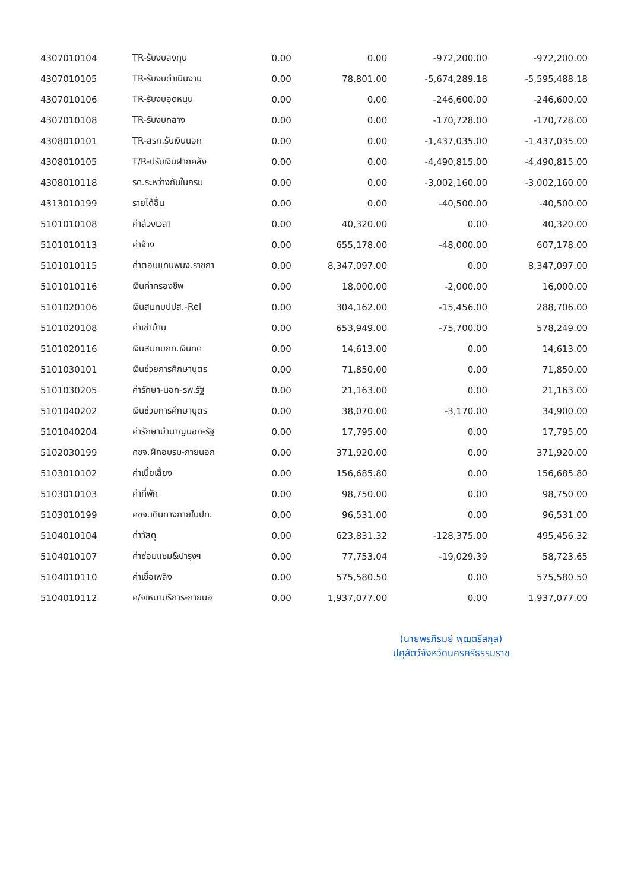| 4307010104 | TR-รับงบลงทุน | 0.00 | 0.00 | -972,200.00 | -972,200.00 |
| 4307010105 | TR-รับงบดำเนินงาน | 0.00 | 78,801.00 | -5,674,289.18 | -5,595,488.18 |
| 4307010106 | TR-รับงบอุดหนุน | 0.00 | 0.00 | -246,600.00 | -246,600.00 |
| 4307010108 | TR-รับงบกลาง | 0.00 | 0.00 | -170,728.00 | -170,728.00 |
| 4308010101 | TR-สรก.รับเงินนอก | 0.00 | 0.00 | -1,437,035.00 | -1,437,035.00 |
| 4308010105 | T/R-ปรับเงินฝากคลัง | 0.00 | 0.00 | -4,490,815.00 | -4,490,815.00 |
| 4308010118 | รด.ระหว่างกันในกรม | 0.00 | 0.00 | -3,002,160.00 | -3,002,160.00 |
| 4313010199 | รายได้อื่น | 0.00 | 0.00 | -40,500.00 | -40,500.00 |
| 5101010108 | ค่าล่วงเวลา | 0.00 | 40,320.00 | 0.00 | 40,320.00 |
| 5101010113 | ค่าจ้าง | 0.00 | 655,178.00 | -48,000.00 | 607,178.00 |
| 5101010115 | ค่าตอบแทนพนง.ราชกา | 0.00 | 8,347,097.00 | 0.00 | 8,347,097.00 |
| 5101010116 | เงินค่าครองชีพ | 0.00 | 18,000.00 | -2,000.00 | 16,000.00 |
| 5101020106 | เงินสมทบปปส.-Rel | 0.00 | 304,162.00 | -15,456.00 | 288,706.00 |
| 5101020108 | ค่าเช่าบ้าน | 0.00 | 653,949.00 | -75,700.00 | 578,249.00 |
| 5101020116 | เงินสมทบกท.เงินทด | 0.00 | 14,613.00 | 0.00 | 14,613.00 |
| 5101030101 | เงินช่วยการศึกษาบุตร | 0.00 | 71,850.00 | 0.00 | 71,850.00 |
| 5101030205 | ค่ารักษา-นอก-รพ.รัฐ | 0.00 | 21,163.00 | 0.00 | 21,163.00 |
| 5101040202 | เงินช่วยการศึกษาบุตร | 0.00 | 38,070.00 | -3,170.00 | 34,900.00 |
| 5101040204 | ค่ารักษาบำนาญนอก-รัฐ | 0.00 | 17,795.00 | 0.00 | 17,795.00 |
| 5102030199 | คชจ.ฝึกอบรม-ภายนอก | 0.00 | 371,920.00 | 0.00 | 371,920.00 |
| 5103010102 | ค่าเบี้ยเลี้ยง | 0.00 | 156,685.80 | 0.00 | 156,685.80 |
| 5103010103 | ค่าที่พัก | 0.00 | 98,750.00 | 0.00 | 98,750.00 |
| 5103010199 | คชจ.เดินทางภายในปท. | 0.00 | 96,531.00 | 0.00 | 96,531.00 |
| 5104010104 | ค่าวัสดุ | 0.00 | 623,831.32 | -128,375.00 | 495,456.32 |
| 5104010107 | ค่าซ่อมแซม&บำรุงฯ | 0.00 | 77,753.04 | -19,029.39 | 58,723.65 |
| 5104010110 | ค่าเชื้อเพลิง | 0.00 | 575,580.50 | 0.00 | 575,580.50 |
| 5104010112 | ค/จเหมาบริการ-ภายนอ | 0.00 | 1,937,077.00 | 0.00 | 1,937,077.00 |
(นายพรภิรมย์ พุฒตรีสกุล)
ปศุสัตว์จังหวัดนครศรีธรรมราช